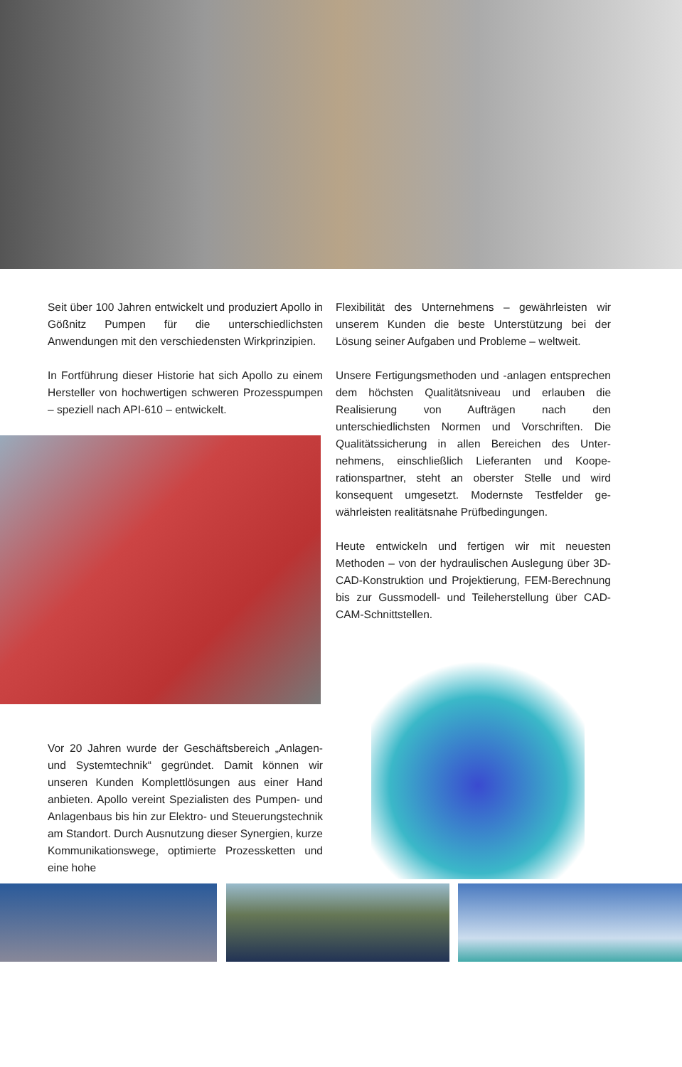Seit über 100 Jahren entwickelt und produziert Apollo in Gößnitz Pumpen für die unterschiedlichs­ten Anwendungen mit den verschiedensten Wirk­prinzipien.
In Fortführung dieser Historie hat sich Apollo zu einem Hersteller von hochwertigen schweren Pro­zesspumpen – speziell nach API-610 – entwickelt.
Vor 20 Jahren wurde der Geschäftsbereich „An­lagen- und Systemtechnik“ gegründet. Damit kön­nen wir unseren Kunden Komplettlösungen aus einer Hand anbieten. Apollo vereint Spezialisten des Pumpen- und Anlagenbaus bis hin zur Elektro- und Steuerungstechnik am Standort. Durch Aus­nutzung dieser Synergien, kurze Kommunikations­wege, optimierte Prozessketten und eine hohe
Flexibilität des Unternehmens – gewährleisten wir unserem Kunden die beste Unterstützung bei der Lösung seiner Aufgaben und Probleme – weltweit.
Unsere Fertigungsmethoden und -anlagen ent­sprechen dem höchsten Qualitätsniveau und er­lauben die Realisierung von Aufträgen nach den unterschiedlichsten Normen und Vorschriften. Die Qualitätssicherung in allen Bereichen des Unter­nehmens, einschließlich Lieferanten und Koope­rationspartner, steht an oberster Stelle und wird konsequent umgesetzt. Modernste Testfelder ge­währleisten realitätsnahe Prüfbedingungen.
Heute entwickeln und fertigen wir mit neuesten Methoden – von der hydraulischen Auslegung über 3D-CAD-Konstruktion und Projektierung, FEM-Be­rechnung bis zur Gussmodell- und Teileherstellung über CAD-CAM-Schnittstellen.